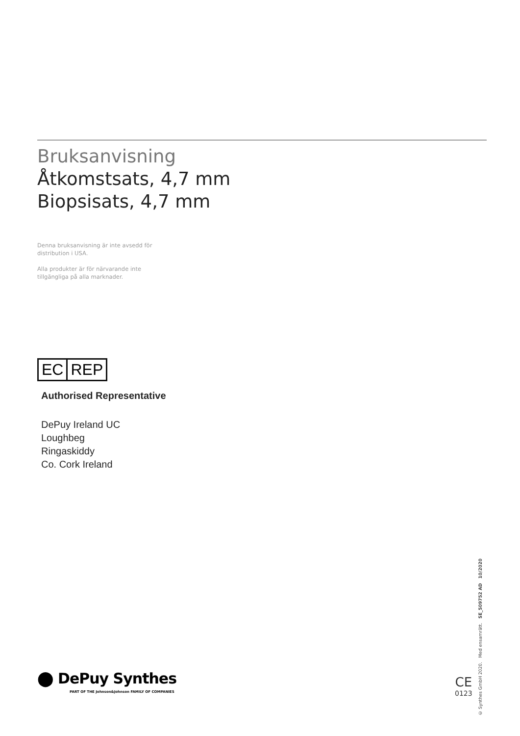Bruksanvisning
Åtkomstsats, 4,7 mm
Biopsisats, 4,7 mm
Denna bruksanvisning är inte avsedd för distribution i USA.
Alla produkter är för närvarande inte tillgängliga på alla marknader.
EC REP
Authorised Representative
DePuy Ireland UC
Loughbeg
Ringaskiddy
Co. Cork Ireland
⬤ DePuy Synthes
PART OF THE Johnson&Johnson FAMILY OF COMPANIES
CE
0123
© Synthes GmbH 2020. Med ensamrätt. SE_509752 AD 10/2020